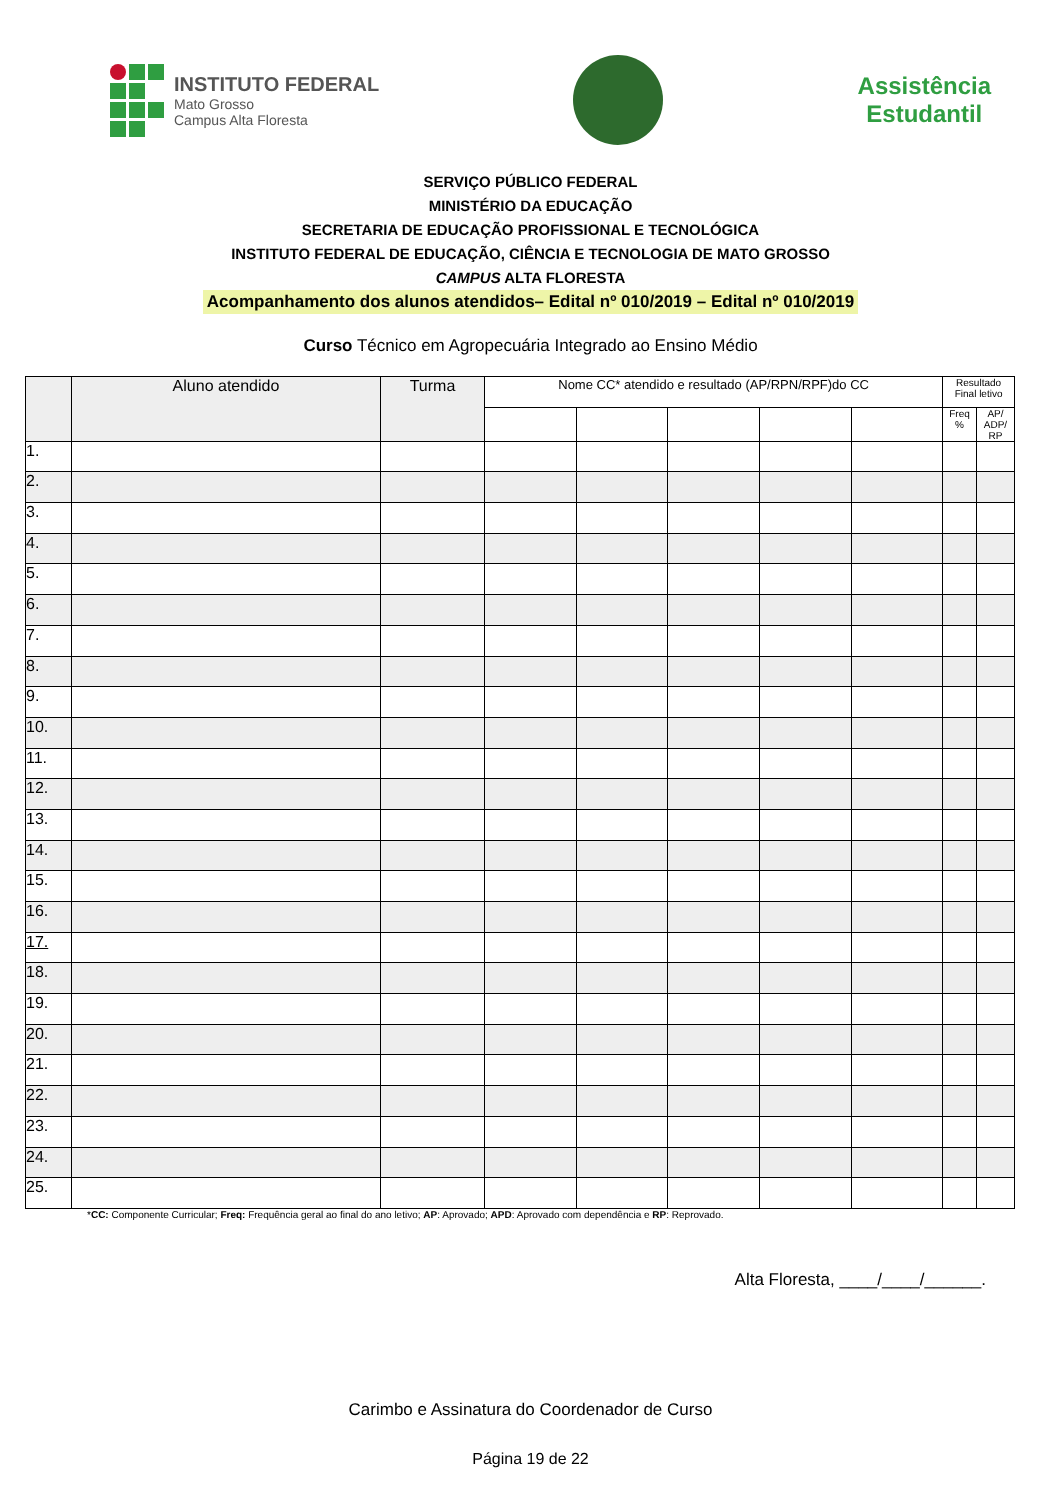INSTITUTO FEDERAL
Mato Grosso
Campus Alta Floresta
Assistência
Estudantil
SERVIÇO PÚBLICO FEDERAL
MINISTÉRIO DA EDUCAÇÃO
SECRETARIA DE EDUCAÇÃO PROFISSIONAL E TECNOLÓGICA
INSTITUTO FEDERAL DE EDUCAÇÃO, CIÊNCIA E TECNOLOGIA DE MATO GROSSO
CAMPUS ALTA FLORESTA
Acompanhamento dos alunos atendidos– Edital nº 010/2019 – Edital nº 010/2019
Curso Técnico em Agropecuária Integrado ao Ensino Médio
| | Aluno atendido | Turma | Nome CC* atendido e resultado (AP/RPN/RPF)do CC | | | | | Resultado Final letivo | |
| --- | --- | --- | --- | --- | --- | --- | --- | --- | --- |
| | | | | | | | | Freq % | AP/ ADP/ RP |
| 1. | | | | | | | | | |
| 2. | | | | | | | | | |
| 3. | | | | | | | | | |
| 4. | | | | | | | | | |
| 5. | | | | | | | | | |
| 6. | | | | | | | | | |
| 7. | | | | | | | | | |
| 8. | | | | | | | | | |
| 9. | | | | | | | | | |
| 10. | | | | | | | | | |
| 11. | | | | | | | | | |
| 12. | | | | | | | | | |
| 13. | | | | | | | | | |
| 14. | | | | | | | | | |
| 15. | | | | | | | | | |
| 16. | | | | | | | | | |
| 17. | | | | | | | | | |
| 18. | | | | | | | | | |
| 19. | | | | | | | | | |
| 20. | | | | | | | | | |
| 21. | | | | | | | | | |
| 22. | | | | | | | | | |
| 23. | | | | | | | | | |
| 24. | | | | | | | | | |
| 25. | | | | | | | | | |
*CC: Componente Curricular; Freq: Frequência geral ao final do ano letivo; AP: Aprovado; APD: Aprovado com dependência e RP: Reprovado.
Alta Floresta, ____/____/______.
Carimbo e Assinatura do Coordenador de Curso
Página 19 de 22